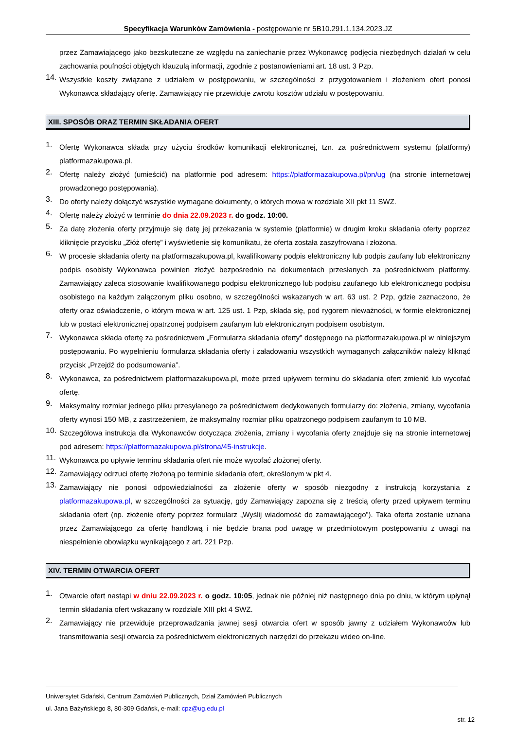Specyfikacja Warunków Zamówienia - postępowanie nr 5B10.291.1.134.2023.JZ
przez Zamawiającego jako bezskuteczne ze względu na zaniechanie przez Wykonawcę podjęcia niezbędnych działań w celu zachowania poufności objętych klauzulą informacji, zgodnie z postanowieniami art. 18 ust. 3 Pzp.
14.
Wszystkie koszty związane z udziałem w postępowaniu, w szczególności z przygotowaniem i złożeniem ofert ponosi Wykonawca składający ofertę. Zamawiający nie przewiduje zwrotu kosztów udziału w postępowaniu.
XIII. SPOSÓB ORAZ TERMIN SKŁADANIA OFERT
1.
Ofertę Wykonawca składa przy użyciu środków komunikacji elektronicznej, tzn. za pośrednictwem systemu (platformy) platformazakupowa.pl.
2.
Ofertę należy złożyć (umieścić) na platformie pod adresem: https://platformazakupowa.pl/pn/ug (na stronie internetowej prowadzonego postępowania).
3.
Do oferty należy dołączyć wszystkie wymagane dokumenty, o których mowa w rozdziale XII pkt 11 SWZ.
4.
Ofertę należy złożyć w terminie do dnia 22.09.2023 r. do godz. 10:00.
5.
Za datę złożenia oferty przyjmuje się datę jej przekazania w systemie (platformie) w drugim kroku składania oferty poprzez kliknięcie przycisku „Złóż ofertę” i wyświetlenie się komunikatu, że oferta została zaszyfrowana i złożona.
6.
W procesie składania oferty na platformazakupowa.pl, kwalifikowany podpis elektroniczny lub podpis zaufany lub elektroniczny podpis osobisty Wykonawca powinien złożyć bezpośrednio na dokumentach przesłanych za pośrednictwem platformy. Zamawiający zaleca stosowanie kwalifikowanego podpisu elektronicznego lub podpisu zaufanego lub elektronicznego podpisu osobistego na każdym załączonym pliku osobno, w szczególności wskazanych w art. 63 ust. 2 Pzp, gdzie zaznaczono, że oferty oraz oświadczenie, o którym mowa w art. 125 ust. 1 Pzp, składa się, pod rygorem nieważności, w formie elektronicznej lub w postaci elektronicznej opatrzonej podpisem zaufanym lub elektronicznym podpisem osobistym.
7.
Wykonawca składa ofertę za pośrednictwem „Formularza składania oferty” dostępnego na platformazakupowa.pl w niniejszym postępowaniu. Po wypełnieniu formularza składania oferty i załadowaniu wszystkich wymaganych załączników należy kliknąć przycisk „Przejdź do podsumowania”.
8.
Wykonawca, za pośrednictwem platformazakupowa.pl, może przed upływem terminu do składania ofert zmienić lub wycofać ofertę.
9.
Maksymalny rozmiar jednego pliku przesyłanego za pośrednictwem dedykowanych formularzy do: złożenia, zmiany, wycofania oferty wynosi 150 MB, z zastrzeżeniem, że maksymalny rozmiar pliku opatrzonego podpisem zaufanym to 10 MB.
10.
Szczegółowa instrukcja dla Wykonawców dotycząca złożenia, zmiany i wycofania oferty znajduje się na stronie internetowej pod adresem: https://platformazakupowa.pl/strona/45-instrukcje.
11.
Wykonawca po upływie terminu składania ofert nie może wycofać złożonej oferty.
12.
Zamawiający odrzuci ofertę złożoną po terminie składania ofert, określonym w pkt 4.
13.
Zamawiający nie ponosi odpowiedzialności za złożenie oferty w sposób niezgodny z instrukcją korzystania z platformazakupowa.pl, w szczególności za sytuację, gdy Zamawiający zapozna się z treścią oferty przed upływem terminu składania ofert (np. złożenie oferty poprzez formularz „Wyślij wiadomość do zamawiającego”). Taka oferta zostanie uznana przez Zamawiającego za ofertę handlową i nie będzie brana pod uwagę w przedmiotowym postępowaniu z uwagi na niespełnienie obowiązku wynikającego z art. 221 Pzp.
XIV. TERMIN OTWARCIA OFERT
1.
Otwarcie ofert nastąpi w dniu 22.09.2023 r. o godz. 10:05, jednak nie później niż następnego dnia po dniu, w którym upłynął termin składania ofert wskazany w rozdziale XIII pkt 4 SWZ.
2.
Zamawiający nie przewiduje przeprowadzania jawnej sesji otwarcia ofert w sposób jawny z udziałem Wykonawców lub transmitowania sesji otwarcia za pośrednictwem elektronicznych narzędzi do przekazu wideo on-line.
Uniwersytet Gdański, Centrum Zamówień Publicznych, Dział Zamówień Publicznych
ul. Jana Bażyńskiego 8, 80-309 Gdańsk, e-mail: cpz@ug.edu.pl
str. 12